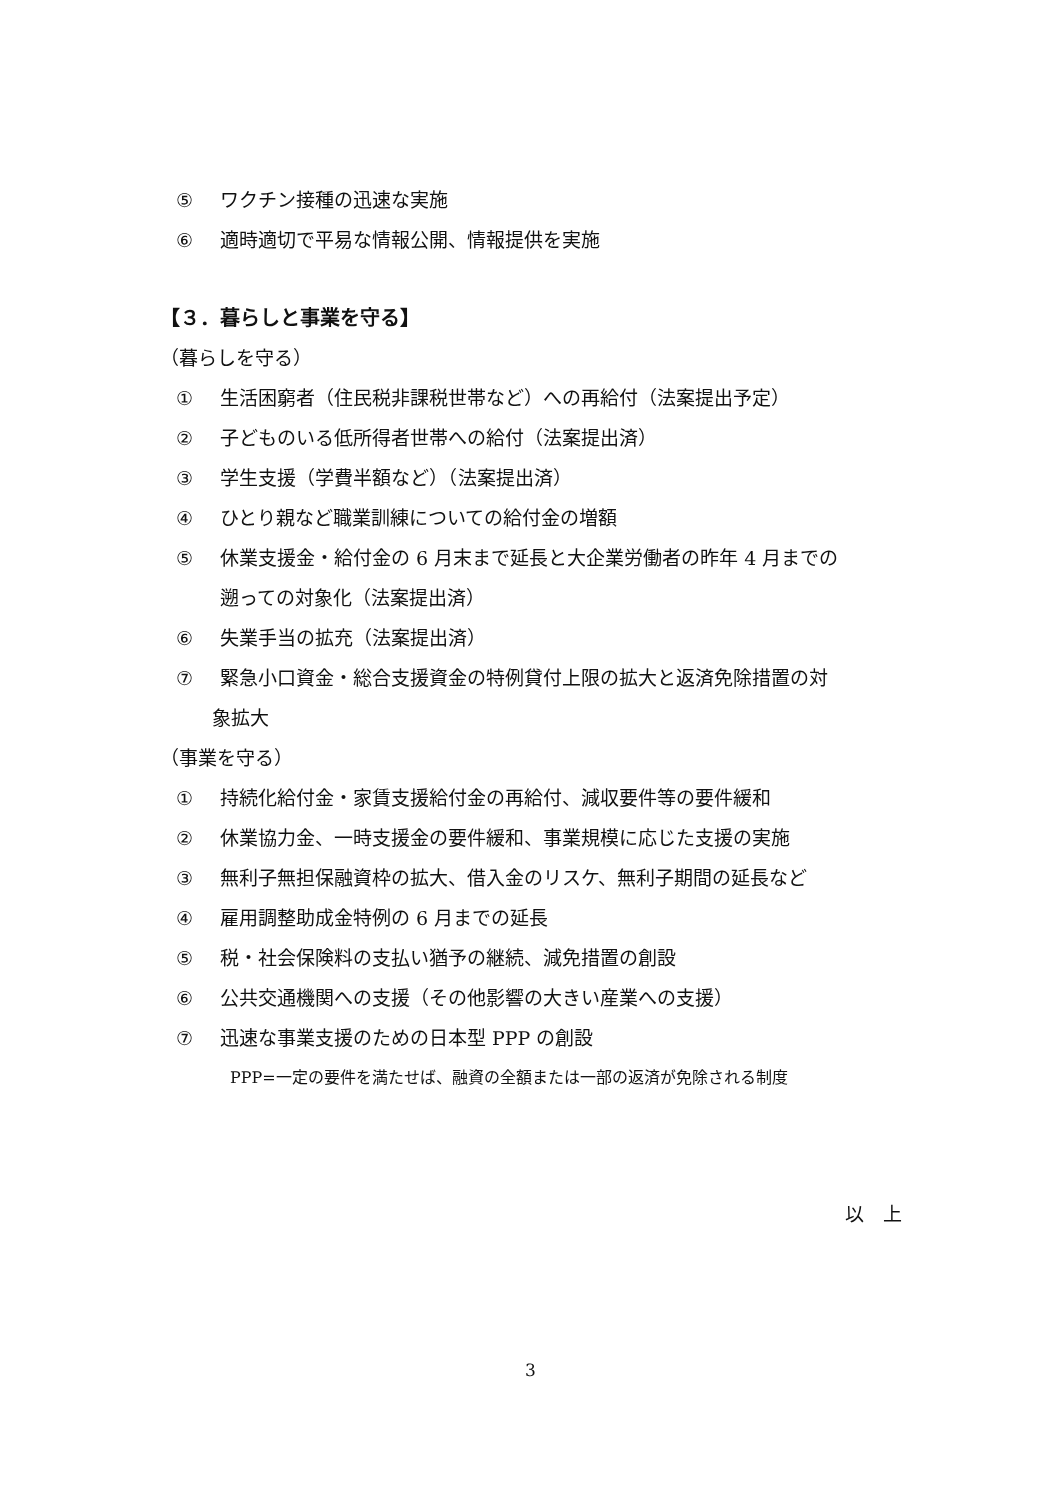⑤ ワクチン接種の迅速な実施
⑥ 適時適切で平易な情報公開、情報提供を実施
【３．暮らしと事業を守る】
（暮らしを守る）
① 生活困窮者（住民税非課税世帯など）への再給付（法案提出予定）
② 子どものいる低所得者世帯への給付（法案提出済）
③ 学生支援（学費半額など）（法案提出済）
④ ひとり親など職業訓練についての給付金の増額
⑤ 休業支援金・給付金の 6 月末まで延長と大企業労働者の昨年 4 月までの
遡っての対象化（法案提出済）
⑥ 失業手当の拡充（法案提出済）
⑦ 緊急小口資金・総合支援資金の特例貸付上限の拡大と返済免除措置の対
象拡大
（事業を守る）
① 持続化給付金・家賃支援給付金の再給付、減収要件等の要件緩和
② 休業協力金、一時支援金の要件緩和、事業規模に応じた支援の実施
③ 無利子無担保融資枠の拡大、借入金のリスケ、無利子期間の延長など
④ 雇用調整助成金特例の 6 月までの延長
⑤ 税・社会保険料の支払い猶予の継続、減免措置の創設
⑥ 公共交通機関への支援（その他影響の大きい産業への支援）
⑦ 迅速な事業支援のための日本型 PPP の創設
PPP=一定の要件を満たせば、融資の全額または一部の返済が免除される制度
以　上
3